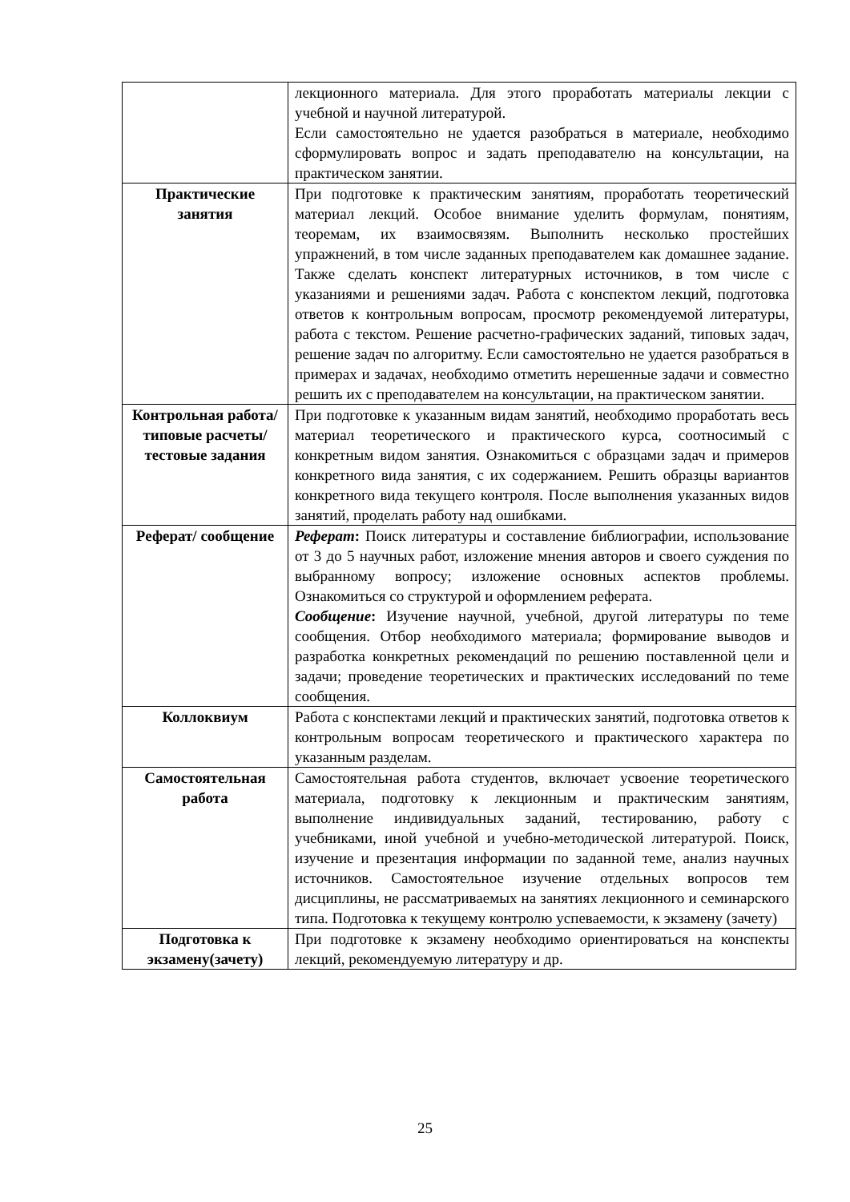| | лекционного материала. Для этого проработать материалы лекции с учебной и научной литературой. Если самостоятельно не удается разобраться в материале, необходимо сформулировать вопрос и задать преподавателю на консультации, на практическом занятии. |
| Практические занятия | При подготовке к практическим занятиям, проработать теоретический материал лекций. Особое внимание уделить формулам, понятиям, теоремам, их взаимосвязям. Выполнить несколько простейших упражнений, в том числе заданных преподавателем как домашнее задание. Также сделать конспект литературных источников, в том числе с указаниями и решениями задач. Работа с конспектом лекций, подготовка ответов к контрольным вопросам, просмотр рекомендуемой литературы, работа с текстом. Решение расчетно-графических заданий, типовых задач, решение задач по алгоритму. Если самостоятельно не удается разобраться в примерах и задачах, необходимо отметить нерешенные задачи и совместно решить их с преподавателем на консультации, на практическом занятии. |
| Контрольная работа/ типовые расчеты/ тестовые задания | При подготовке к указанным видам занятий, необходимо проработать весь материал теоретического и практического курса, соотносимый с конкретным видом занятия. Ознакомиться с образцами задач и примеров конкретного вида занятия, с их содержанием. Решить образцы вариантов конкретного вида текущего контроля. После выполнения указанных видов занятий, проделать работу над ошибками. |
| Реферат/ сообщение | Реферат : Поиск литературы и составление библиографии, использование от 3 до 5 научных работ, изложение мнения авторов и своего суждения по выбранному вопросу; изложение основных аспектов проблемы. Ознакомиться со структурой и оформлением реферата. Сообщение : Изучение научной, учебной, другой литературы по теме сообщения. Отбор необходимого материала; формирование выводов и разработка конкретных рекомендаций по решению поставленной цели и задачи; проведение теоретических и практических исследований по теме сообщения. |
| Коллоквиум | Работа с конспектами лекций и практических занятий, подготовка ответов к контрольным вопросам теоретического и практического характера по указанным разделам. |
| Самостоятельная работа | Самостоятельная работа студентов, включает усвоение теоретического материала, подготовку к лекционным и практическим занятиям, выполнение индивидуальных заданий, тестированию, работу с учебниками, иной учебной и учебно-методической литературой. Поиск, изучение и презентация информации по заданной теме, анализ научных источников. Самостоятельное изучение отдельных вопросов тем дисциплины, не рассматриваемых на занятиях лекционного и семинарского типа. Подготовка к текущему контролю успеваемости, к экзамену (зачету) |
| Подготовка к экзамену(зачету) | При подготовке к экзамену необходимо ориентироваться на конспекты лекций, рекомендуемую литературу и др. |
25